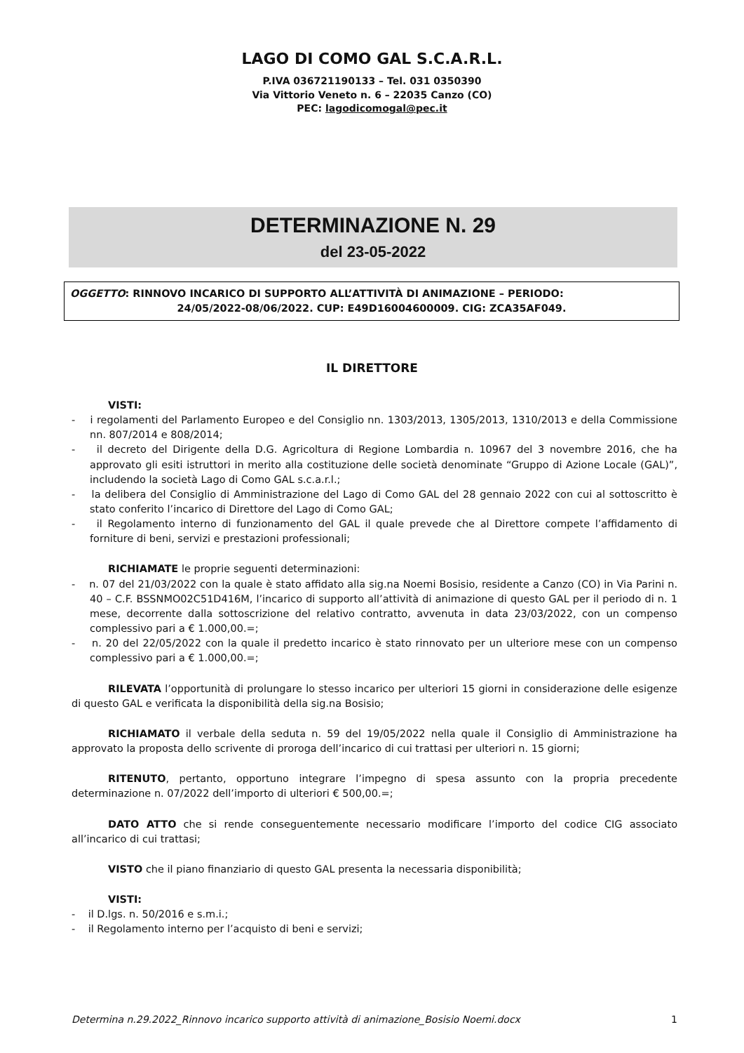LAGO DI COMO GAL S.C.A.R.L.
P.IVA 036721190133 – Tel. 031 0350390
Via Vittorio Veneto n. 6 – 22035 Canzo (CO)
PEC: lagodicomogal@pec.it
DETERMINAZIONE N. 29
del 23-05-2022
OGGETTO: RINNOVO INCARICO DI SUPPORTO ALL’ATTIVITÀ DI ANIMAZIONE – PERIODO:
24/05/2022-08/06/2022. CUP: E49D16004600009. CIG: ZCA35AF049.
IL DIRETTORE
VISTI:
- i regolamenti del Parlamento Europeo e del Consiglio nn. 1303/2013, 1305/2013, 1310/2013 e della Commissione nn. 807/2014 e 808/2014;
- il decreto del Dirigente della D.G. Agricoltura di Regione Lombardia n. 10967 del 3 novembre 2016, che ha approvato gli esiti istruttori in merito alla costituzione delle società denominate “Gruppo di Azione Locale (GAL)”, includendo la società Lago di Como GAL s.c.a.r.l.;
- la delibera del Consiglio di Amministrazione del Lago di Como GAL del 28 gennaio 2022 con cui al sottoscritto è stato conferito l’incarico di Direttore del Lago di Como GAL;
- il Regolamento interno di funzionamento del GAL il quale prevede che al Direttore compete l’affidamento di forniture di beni, servizi e prestazioni professionali;
RICHIAMATE le proprie seguenti determinazioni:
- n. 07 del 21/03/2022 con la quale è stato affidato alla sig.na Noemi Bosisio, residente a Canzo (CO) in Via Parini n. 40 – C.F. BSSNMO02C51D416M, l’incarico di supporto all’attività di animazione di questo GAL per il periodo di n. 1 mese, decorrente dalla sottoscrizione del relativo contratto, avvenuta in data 23/03/2022, con un compenso complessivo pari a € 1.000,00.=;
- n. 20 del 22/05/2022 con la quale il predetto incarico è stato rinnovato per un ulteriore mese con un compenso complessivo pari a € 1.000,00.=;
RILEVATA l’opportunità di prolungare lo stesso incarico per ulteriori 15 giorni in considerazione delle esigenze di questo GAL e verificata la disponibilità della sig.na Bosisio;
RICHIAMATO il verbale della seduta n. 59 del 19/05/2022 nella quale il Consiglio di Amministrazione ha approvato la proposta dello scrivente di proroga dell’incarico di cui trattasi per ulteriori n. 15 giorni;
RITENUTO, pertanto, opportuno integrare l’impegno di spesa assunto con la propria precedente determinazione n. 07/2022 dell’importo di ulteriori € 500,00.=;
DATO ATTO che si rende conseguentemente necessario modificare l’importo del codice CIG associato all’incarico di cui trattasi;
VISTO che il piano finanziario di questo GAL presenta la necessaria disponibilità;
VISTI:
- il D.lgs. n. 50/2016 e s.m.i.;
- il Regolamento interno per l’acquisto di beni e servizi;
Determina n.29.2022_Rinnovo incarico supporto attività di animazione_Bosisio Noemi.docx 1